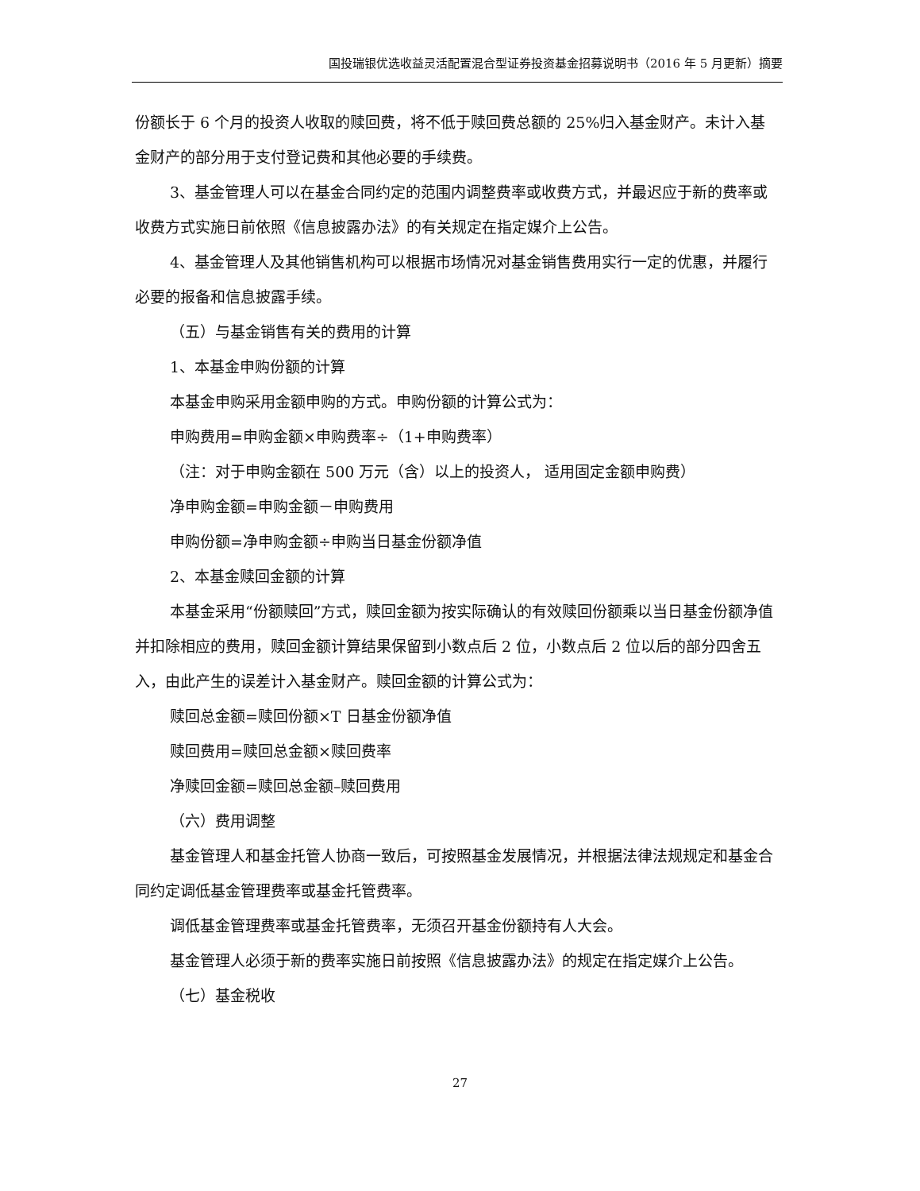国投瑞银优选收益灵活配置混合型证券投资基金招募说明书（2016 年 5 月更新）摘要
份额长于 6 个月的投资人收取的赎回费，将不低于赎回费总额的 25%归入基金财产。未计入基金财产的部分用于支付登记费和其他必要的手续费。
3、基金管理人可以在基金合同约定的范围内调整费率或收费方式，并最迟应于新的费率或收费方式实施日前依照《信息披露办法》的有关规定在指定媒介上公告。
4、基金管理人及其他销售机构可以根据市场情况对基金销售费用实行一定的优惠，并履行必要的报备和信息披露手续。
（五）与基金销售有关的费用的计算
1、本基金申购份额的计算
本基金申购采用金额申购的方式。申购份额的计算公式为：
申购费用=申购金额×申购费率÷（1+申购费率）
（注：对于申购金额在 500 万元（含）以上的投资人， 适用固定金额申购费）
净申购金额=申购金额－申购费用
申购份额=净申购金额÷申购当日基金份额净值
2、本基金赎回金额的计算
本基金采用“份额赎回”方式，赎回金额为按实际确认的有效赎回份额乘以当日基金份额净值并扣除相应的费用，赎回金额计算结果保留到小数点后 2 位，小数点后 2 位以后的部分四舍五入，由此产生的误差计入基金财产。赎回金额的计算公式为：
赎回总金额=赎回份额×T 日基金份额净值
赎回费用=赎回总金额×赎回费率
净赎回金额=赎回总金额–赎回费用
（六）费用调整
基金管理人和基金托管人协商一致后，可按照基金发展情况，并根据法律法规规定和基金合同约定调低基金管理费率或基金托管费率。
调低基金管理费率或基金托管费率，无须召开基金份额持有人大会。
基金管理人必须于新的费率实施日前按照《信息披露办法》的规定在指定媒介上公告。
（七）基金税收
27